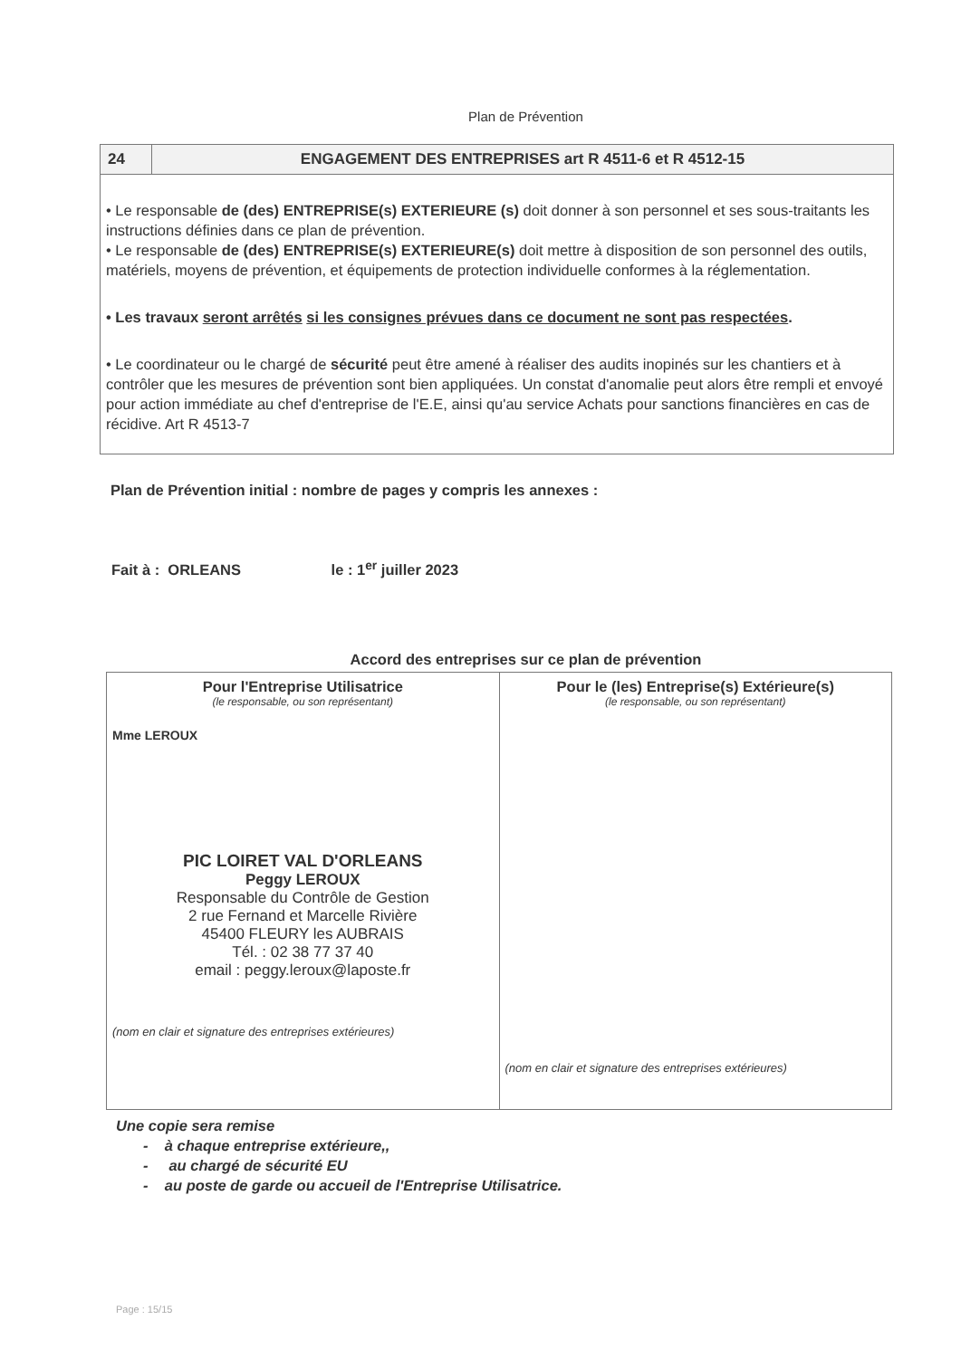Plan de Prévention
24 ENGAGEMENT DES ENTREPRISES art R 4511-6 et R 4512-15
• Le responsable de (des) ENTREPRISE(s) EXTERIEURE (s) doit donner à son personnel et ses sous-traitants les instructions définies dans ce plan de prévention.
• Le responsable de (des) ENTREPRISE(s) EXTERIEURE(s) doit mettre à disposition de son personnel des outils, matériels, moyens de prévention, et équipements de protection individuelle conformes à la réglementation.
• Les travaux seront arrêtés si les consignes prévues dans ce document ne sont pas respectées.
• Le coordinateur ou le chargé de sécurité peut être amené à réaliser des audits inopinés sur les chantiers et à contrôler que les mesures de prévention sont bien appliquées. Un constat d'anomalie peut alors être rempli et envoyé pour action immédiate au chef d'entreprise de l'E.E, ainsi qu'au service Achats pour sanctions financières en cas de récidive. Art R 4513-7
Plan de Prévention initial : nombre de pages y compris les annexes :
Fait à : ORLEANS le : 1<sup>er</sup> juiller 2023
Accord des entreprises sur ce plan de prévention
| Pour l'Entreprise Utilisatrice (le responsable, ou son représentant) Mme LEROUX PIC LOIRET VAL D'ORLEANS Peggy LEROUX Responsable du Contrôle de Gestion 2 rue Fernand et Marcelle Rivière 45400 FLEURY les AUBRAIS Tél. : 02 38 77 37 40 email : peggy.leroux@laposte.fr (nom en clair et signature des entreprises extérieures) | Pour le (les) Entreprise(s) Extérieure(s) (le responsable, ou son représentant) (nom en clair et signature des entreprises extérieures) |
Une copie sera remise
- à chaque entreprise extérieure,,
- au chargé de sécurité EU
- au poste de garde ou accueil de l'Entreprise Utilisatrice.
Page : 15/15